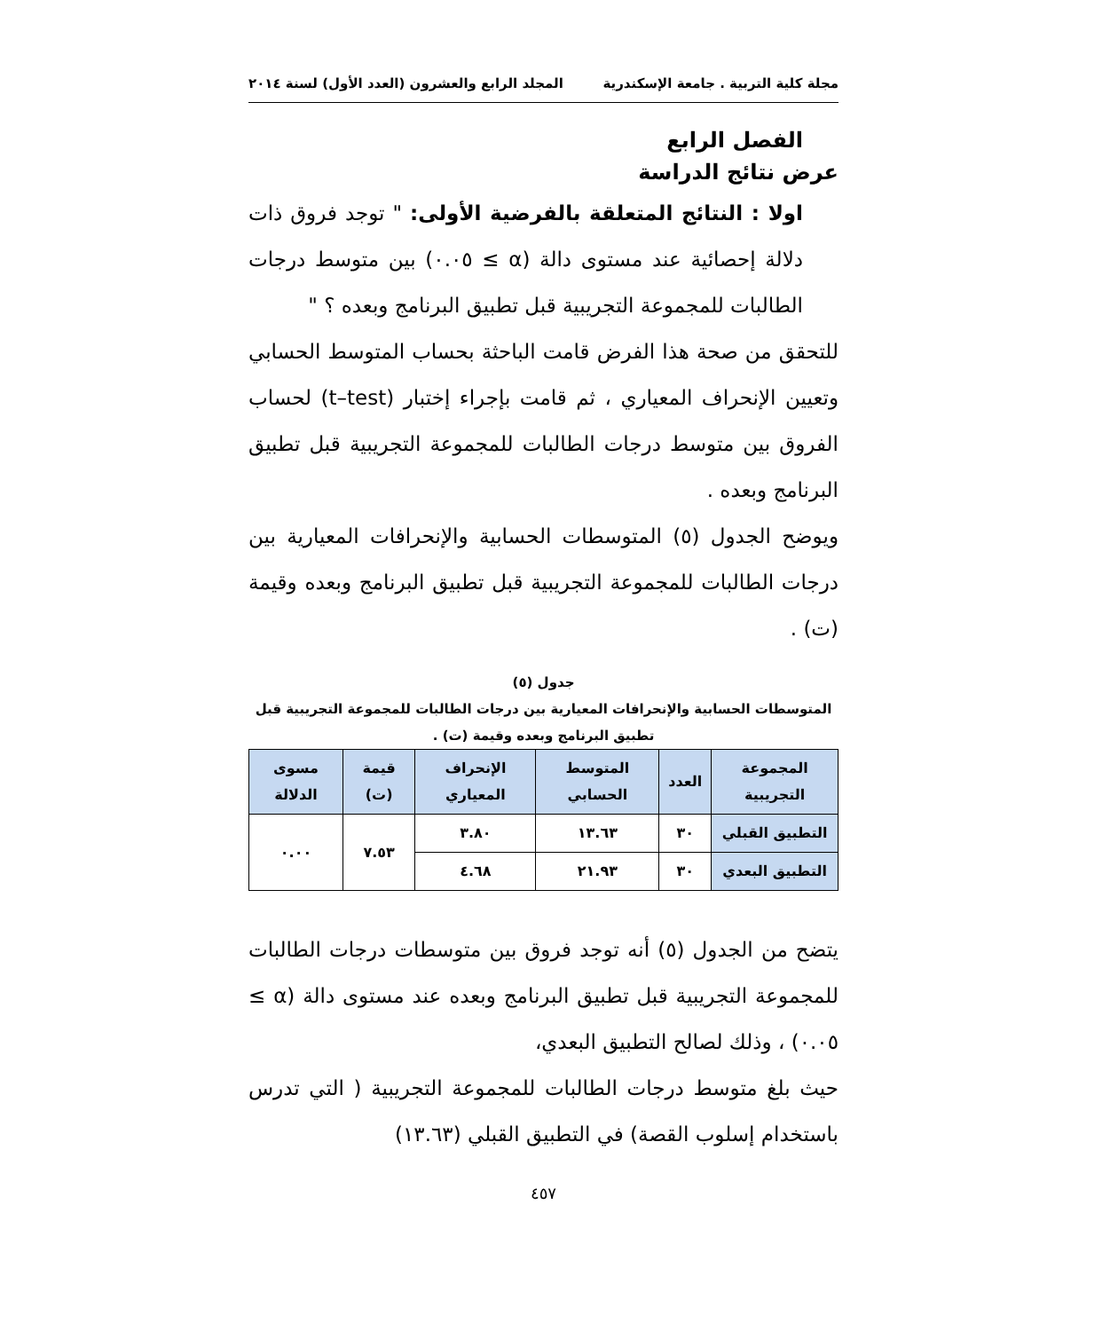مجلة كلية التربية . جامعة الإسكندرية المجلد الرابع والعشرون (العدد الأول) لسنة ٢٠١٤
الفصل الرابع
عرض نتائج الدراسة
اولا : النتائج المتعلقة بالفرضية الأولى: " توجد فروق ذات دلالة إحصائية عند مستوى دالة (α ≥ ٠.٠٥) بين متوسط درجات الطالبات للمجموعة التجريبية قبل تطبيق البرنامج وبعده ؟ "
للتحقق من صحة هذا الفرض قامت الباحثة بحساب المتوسط الحسابي وتعيين الإنحراف المعياري ، ثم قامت بإجراء إختبار (t–test) لحساب الفروق بين متوسط درجات الطالبات للمجموعة التجريبية قبل تطبيق البرنامج وبعده .
ويوضح الجدول (٥) المتوسطات الحسابية والإنحرافات المعيارية بين درجات الطالبات للمجموعة التجريبية قبل تطبيق البرنامج وبعده وقيمة (ت) .
جدول (٥)
المتوسطات الحسابية والإنحرافات المعيارية بين درجات الطالبات للمجموعة التجريبية قبل تطبيق البرنامج وبعده وقيمة (ت) .
| المجموعة التجريبية | العدد | المتوسط الحسابي | الإنحراف المعياري | قيمة (ت) | مسوى الدلالة |
| --- | --- | --- | --- | --- | --- |
| التطبيق القبلي | ٣٠ | ١٣.٦٣ | ٣.٨٠ | ٧.٥٣ | ٠.٠٠ |
| التطبيق البعدي | ٣٠ | ٢١.٩٣ | ٤.٦٨ | | |
يتضح من الجدول (٥) أنه توجد فروق بين متوسطات درجات الطالبات للمجموعة التجريبية قبل تطبيق البرنامج وبعده عند مستوى دالة (α ≥ ٠.٠٥) ، وذلك لصالح التطبيق البعدي،
حيث بلغ متوسط درجات الطالبات للمجموعة التجريبية ( التي تدرس باستخدام إسلوب القصة) في التطبيق القبلي (١٣.٦٣)
٤٥٧